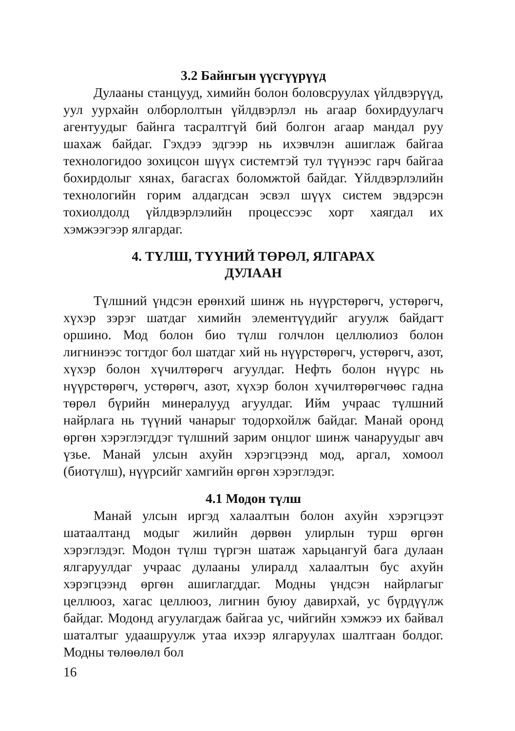3.2 Байнгын үүсгүүрүүд
Дулааны станцууд, химийн болон боловсруулах үйлдвэрүүд, уул уурхайн олборлолтын үйлдвэрлэл нь агаар бохирдуулагч агентуудыг байнга тасралтгүй бий болгон агаар мандал руу шахаж байдаг. Гэхдээ эдгээр нь ихэвчлэн ашиглаж байгаа технологидоо зохицсон шүүх системтэй тул түүнээс гарч байгаа бохирдолыг хянах, багасгах боломжтой байдаг. Үйлдвэрлэлийн технологийн горим алдагдсан эсвэл шүүх систем эвдэрсэн тохиолдолд үйлдвэрлэлийн процессээс хорт хаягдал их хэмжээгээр ялгардаг.
4. ТҮЛШ, ТҮҮНИЙ ТӨРӨЛ, ЯЛГАРАХ
ДУЛААН
Түлшний үндсэн ерөнхий шинж нь нүүрстөрөгч, устөрөгч, хүхэр зэрэг шатдаг химийн элементүүдийг агуулж байдагт оршино. Мод болон био түлш голчлон целлюлиоз болон лигнинээс тогтдог бол шатдаг хий нь нүүрстөрөгч, устөрөгч, азот, хүхэр болон хүчилтөрөгч агуулдаг. Нефть болон нүүрс нь нүүрстөрөгч, устөрөгч, азот, хүхэр болон хүчилтөрөгчөөс гадна төрөл бүрийн минералууд агуулдаг. Ийм учраас түлшний найрлага нь түүний чанарыг тодорхойлж байдаг. Манай оронд өргөн хэрэглэгддэг түлшний зарим онцлог шинж чанаруудыг авч үзье. Манай улсын ахуйн хэрэгцээнд мод, аргал, хомоол (биотүлш), нүүрсийг хамгийн өргөн хэрэглэдэг.
4.1 Модон түлш
Манай улсын иргэд халаалтын болон ахуйн хэрэгцээт шатаалтанд модыг жилийн дөрвөн улирлын турш өргөн хэрэглэдэг. Модон түлш түргэн шатаж харьцангуй бага дулаан ялгаруулдаг учраас дулааны улиралд халаалтын бус ахуйн хэрэгцээнд өргөн ашиглагддаг. Модны үндсэн найрлагыг целлюоз, хагас целлюоз, лигнин буюу давирхай, ус бүрдүүлж байдаг. Модонд агуулагдаж байгаа ус, чийгийн хэмжээ их байвал шаталтыг удаашруулж утаа ихээр ялгаруулах шалтгаан болдог. Модны төлөөлөл бол
16